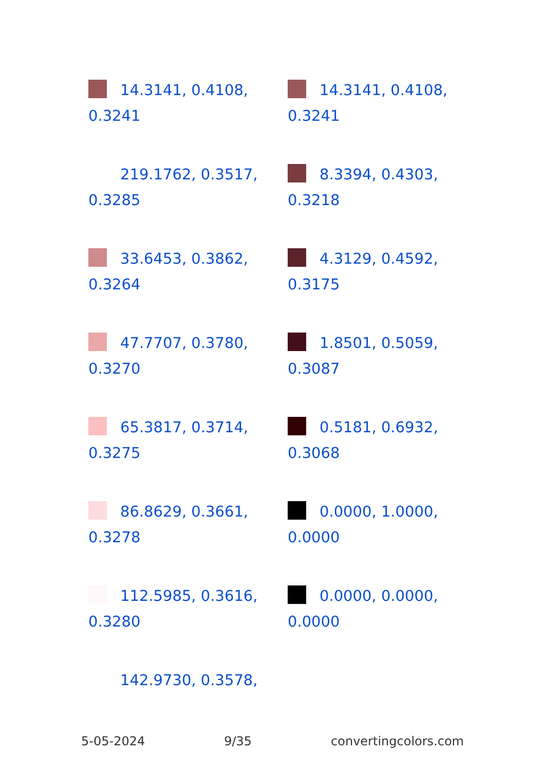14.3141, 0.4108, 0.3241
14.3141, 0.4108, 0.3241
219.1762, 0.3517, 0.3285
8.3394, 0.4303, 0.3218
33.6453, 0.3862, 0.3264
4.3129, 0.4592, 0.3175
47.7707, 0.3780, 0.3270
1.8501, 0.5059, 0.3087
65.3817, 0.3714, 0.3275
0.5181, 0.6932, 0.3068
86.8629, 0.3661, 0.3278
0.0000, 1.0000, 0.0000
112.5985, 0.3616, 0.3280
0.0000, 0.0000, 0.0000
142.9730, 0.3578,
5-05-2024 9/35 convertingcolors.com